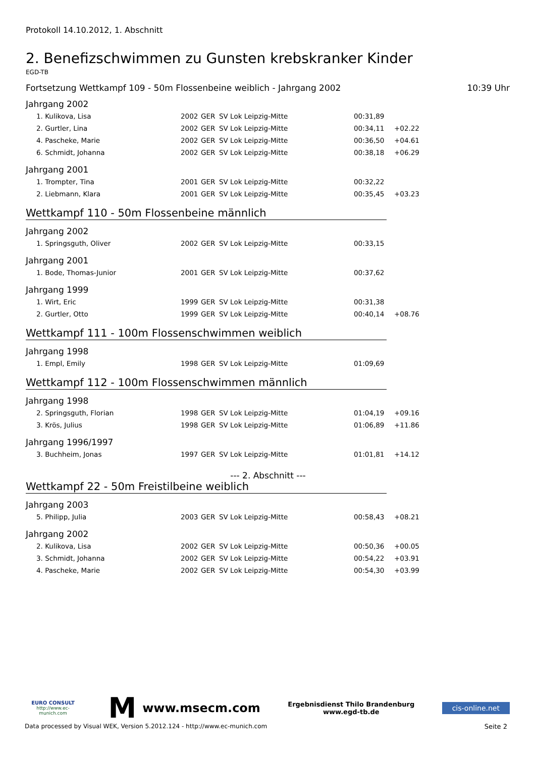Protokoll 14.10.2012, 1. Abschnitt
2. Benefizschwimmen zu Gunsten krebskranker Kinder
EGD-TB
Fortsetzung Wettkampf 109 - 50m Flossenbeine weiblich - Jahrgang 2002 10:39 Uhr
Jahrgang 2002
| 1. Kulikova, Lisa | 2002 | GER | SV Lok Leipzig-Mitte | 00:31,89 | |
| 2. Gurtler, Lina | 2002 | GER | SV Lok Leipzig-Mitte | 00:34,11 | +02.22 |
| 4. Pascheke, Marie | 2002 | GER | SV Lok Leipzig-Mitte | 00:36,50 | +04.61 |
| 6. Schmidt, Johanna | 2002 | GER | SV Lok Leipzig-Mitte | 00:38,18 | +06.29 |
Jahrgang 2001
| 1. Trompter, Tina | 2001 | GER | SV Lok Leipzig-Mitte | 00:32,22 | |
| 2. Liebmann, Klara | 2001 | GER | SV Lok Leipzig-Mitte | 00:35,45 | +03.23 |
Wettkampf 110 - 50m Flossenbeine männlich
Jahrgang 2002
| 1. Springsguth, Oliver | 2002 | GER | SV Lok Leipzig-Mitte | 00:33,15 | |
Jahrgang 2001
| 1. Bode, Thomas-Junior | 2001 | GER | SV Lok Leipzig-Mitte | 00:37,62 | |
Jahrgang 1999
| 1. Wirt, Eric | 1999 | GER | SV Lok Leipzig-Mitte | 00:31,38 | |
| 2. Gurtler, Otto | 1999 | GER | SV Lok Leipzig-Mitte | 00:40,14 | +08.76 |
Wettkampf 111 - 100m Flossenschwimmen weiblich
Jahrgang 1998
| 1. Empl, Emily | 1998 | GER | SV Lok Leipzig-Mitte | 01:09,69 | |
Wettkampf 112 - 100m Flossenschwimmen männlich
Jahrgang 1998
| 2. Springsguth, Florian | 1998 | GER | SV Lok Leipzig-Mitte | 01:04,19 | +09.16 |
| 3. Krös, Julius | 1998 | GER | SV Lok Leipzig-Mitte | 01:06,89 | +11.86 |
Jahrgang 1996/1997
| 3. Buchheim, Jonas | 1997 | GER | SV Lok Leipzig-Mitte | 01:01,81 | +14.12 |
--- 2. Abschnitt ---
Wettkampf 22 - 50m Freistilbeine weiblich
Jahrgang 2003
| 5. Philipp, Julia | 2003 | GER | SV Lok Leipzig-Mitte | 00:58,43 | +08.21 |
Jahrgang 2002
| 2. Kulikova, Lisa | 2002 | GER | SV Lok Leipzig-Mitte | 00:50,36 | +00.05 |
| 3. Schmidt, Johanna | 2002 | GER | SV Lok Leipzig-Mitte | 00:54,22 | +03.91 |
| 4. Pascheke, Marie | 2002 | GER | SV Lok Leipzig-Mitte | 00:54,30 | +03.99 |
EURO CONSULT
http://www.ec-munich.com
Mwww.msecm.com
Ergebnisdienst Thilo Brandenburg
www.egd-tb.de
cis-online.net
Data processed by Visual WEK, Version 5.2012.124 - http://www.ec-munich.com Seite 2